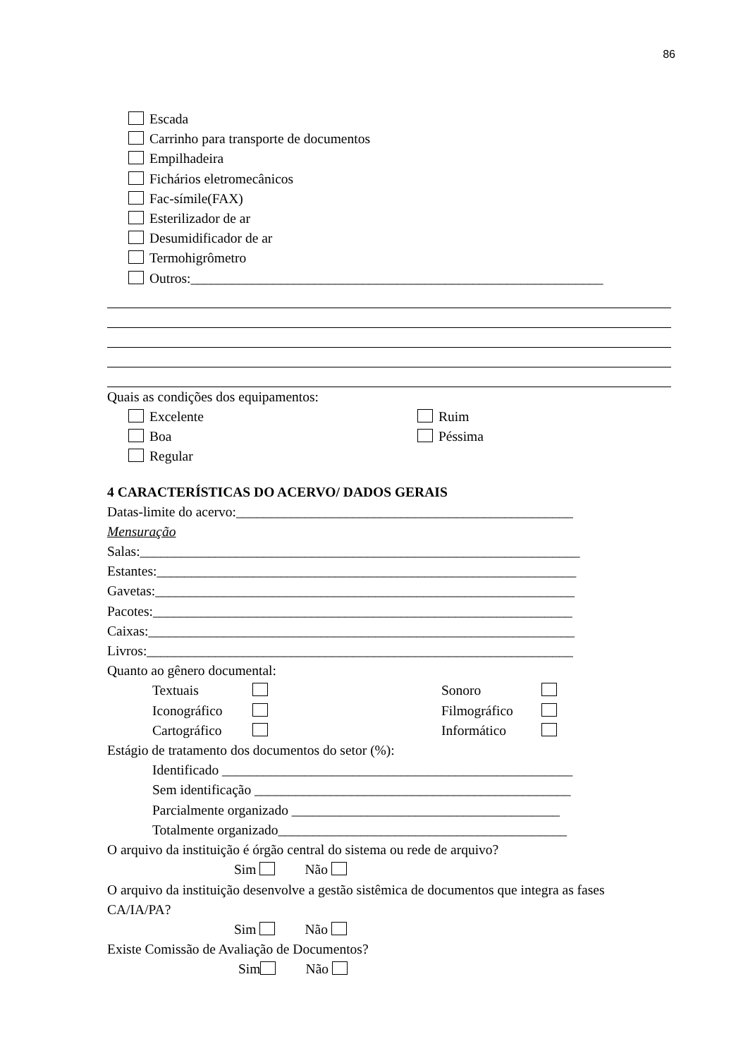86
Escada
Carrinho para transporte de documentos
Empilhadeira
Fichários eletromecânicos
Fac-símile(FAX)
Esterilizador de ar
Desumidificador de ar
Termohigrômetro
Outros:____________________________________________________________
Quais as condições dos equipamentos:
Excelente Ruim
Boa Péssima
Regular
4 CARACTERÍSTICAS DO ACERVO/ DADOS GERAIS
Datas-limite do acervo:_________________________________________________
Mensuração
Salas:________________________________________________________________
Estantes:_____________________________________________________________
Gavetas:_____________________________________________________________
Pacotes:_____________________________________________________________
Caixas:______________________________________________________________
Livros:______________________________________________________________
Quanto ao gênero documental:
Textuais Sonoro
Iconográfico Filmográfico
Cartográfico Informático
Estágio de tratamento dos documentos do setor (%):
Identificado ___________________________________________________
Sem identificação ______________________________________________
Parcialmente organizado _______________________________________
Totalmente organizado__________________________________________
O arquivo da instituição é órgão central do sistema ou rede de arquivo?
Sim Não
O arquivo da instituição desenvolve a gestão sistêmica de documentos que integra as fases CA/IA/PA?
Sim Não
Existe Comissão de Avaliação de Documentos?
Sim Não